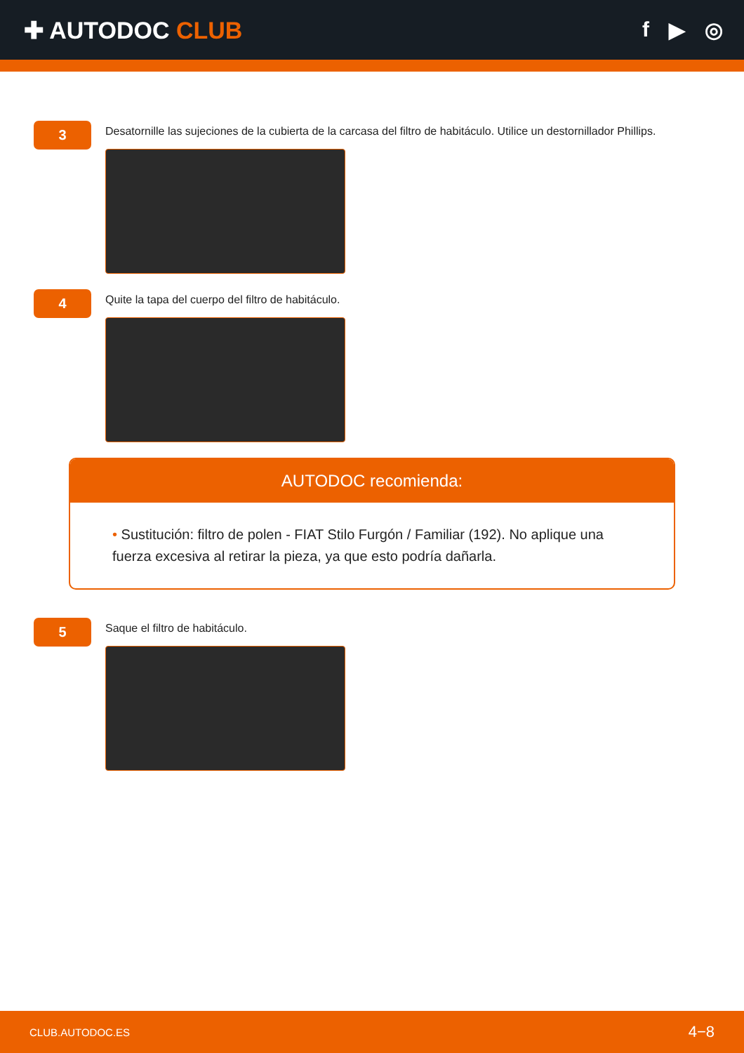✚ AUTODOC CLUB f ▶ ◎
3
Desatornille las sujeciones de la cubierta de la carcasa del filtro de habitáculo. Utilice un destornillador Phillips.
4
Quite la tapa del cuerpo del filtro de habitáculo.
AUTODOC recomienda:
• Sustitución: filtro de polen - FIAT Stilo Furgón / Familiar (192). No aplique una fuerza excesiva al retirar la pieza, ya que esto podría dañarla.
5
Saque el filtro de habitáculo.
CLUB.AUTODOC.ES 4−8